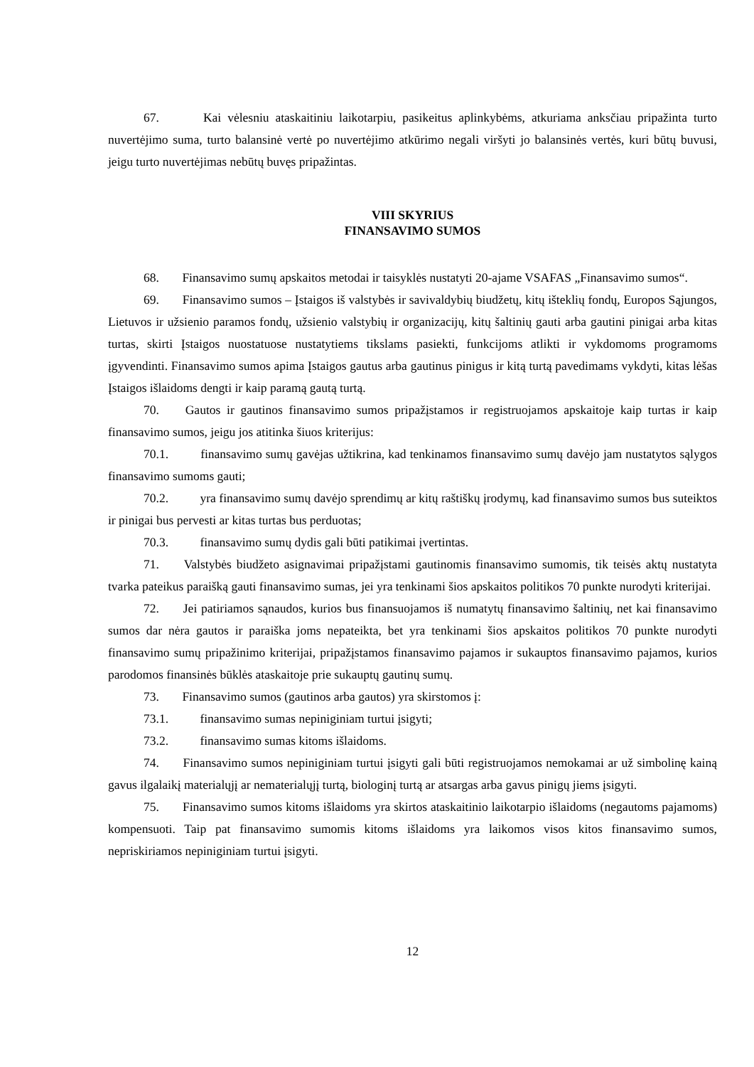67. Kai vėlesniu ataskaitiniu laikotarpiu, pasikeitus aplinkybėms, atkuriama anksčiau pripažinta turto nuvertėjimo suma, turto balansinė vertė po nuvertėjimo atkūrimo negali viršyti jo balansinės vertės, kuri būtų buvusi, jeigu turto nuvertėjimas nebūtų buvęs pripažintas.
VIII SKYRIUS
FINANSAVIMO SUMOS
68. Finansavimo sumų apskaitos metodai ir taisyklės nustatyti 20-ajame VSAFAS „Finansavimo sumos“.
69. Finansavimo sumos – Įstaigos iš valstybės ir savivaldybių biudžetų, kitų išteklių fondų, Europos Sąjungos, Lietuvos ir užsienio paramos fondų, užsienio valstybių ir organizacijų, kitų šaltinių gauti arba gautini pinigai arba kitas turtas, skirti Įstaigos nuostatuose nustatytiems tikslams pasiekti, funkcijoms atlikti ir vykdomoms programoms įgyvendinti. Finansavimo sumos apima Įstaigos gautus arba gautinus pinigus ir kitą turtą pavedimams vykdyti, kitas lėšas Įstaigos išlaidoms dengti ir kaip paramą gautą turtą.
70. Gautos ir gautinos finansavimo sumos pripažįstamos ir registruojamos apskaitoje kaip turtas ir kaip finansavimo sumos, jeigu jos atitinka šiuos kriterijus:
70.1. finansavimo sumų gavėjas užtikrina, kad tenkinamos finansavimo sumų davėjo jam nustatytos sąlygos finansavimo sumoms gauti;
70.2. yra finansavimo sumų davėjo sprendimų ar kitų raštiškų įrodymų, kad finansavimo sumos bus suteiktos ir pinigai bus pervesti ar kitas turtas bus perduotas;
70.3. finansavimo sumų dydis gali būti patikimai įvertintas.
71. Valstybės biudžeto asignavimai pripažįstami gautinomis finansavimo sumomis, tik teisės aktų nustatyta tvarka pateikus paraišką gauti finansavimo sumas, jei yra tenkinami šios apskaitos politikos 70 punkte nurodyti kriterijai.
72. Jei patiriamos sąnaudos, kurios bus finansuojamos iš numatytų finansavimo šaltinių, net kai finansavimo sumos dar nėra gautos ir paraiška joms nepateikta, bet yra tenkinami šios apskaitos politikos 70 punkte nurodyti finansavimo sumų pripažinimo kriterijai, pripažįstamos finansavimo pajamos ir sukauptos finansavimo pajamos, kurios parodomos finansinės būklės ataskaitoje prie sukauptų gautinų sumų.
73. Finansavimo sumos (gautinos arba gautos) yra skirstomos į:
73.1. finansavimo sumas nepiniginiam turtui įsigyti;
73.2. finansavimo sumas kitoms išlaidoms.
74. Finansavimo sumos nepiniginiam turtui įsigyti gali būti registruojamos nemokamai ar už simbolinę kainą gavus ilgalaikį materialųjį ar nematerialųjį turtą, biologinį turtą ar atsargas arba gavus pinigų jiems įsigyti.
75. Finansavimo sumos kitoms išlaidoms yra skirtos ataskaitinio laikotarpio išlaidoms (negautoms pajamoms) kompensuoti. Taip pat finansavimo sumomis kitoms išlaidoms yra laikomos visos kitos finansavimo sumos, nepriskiriamos nepiniginiam turtui įsigyti.
12